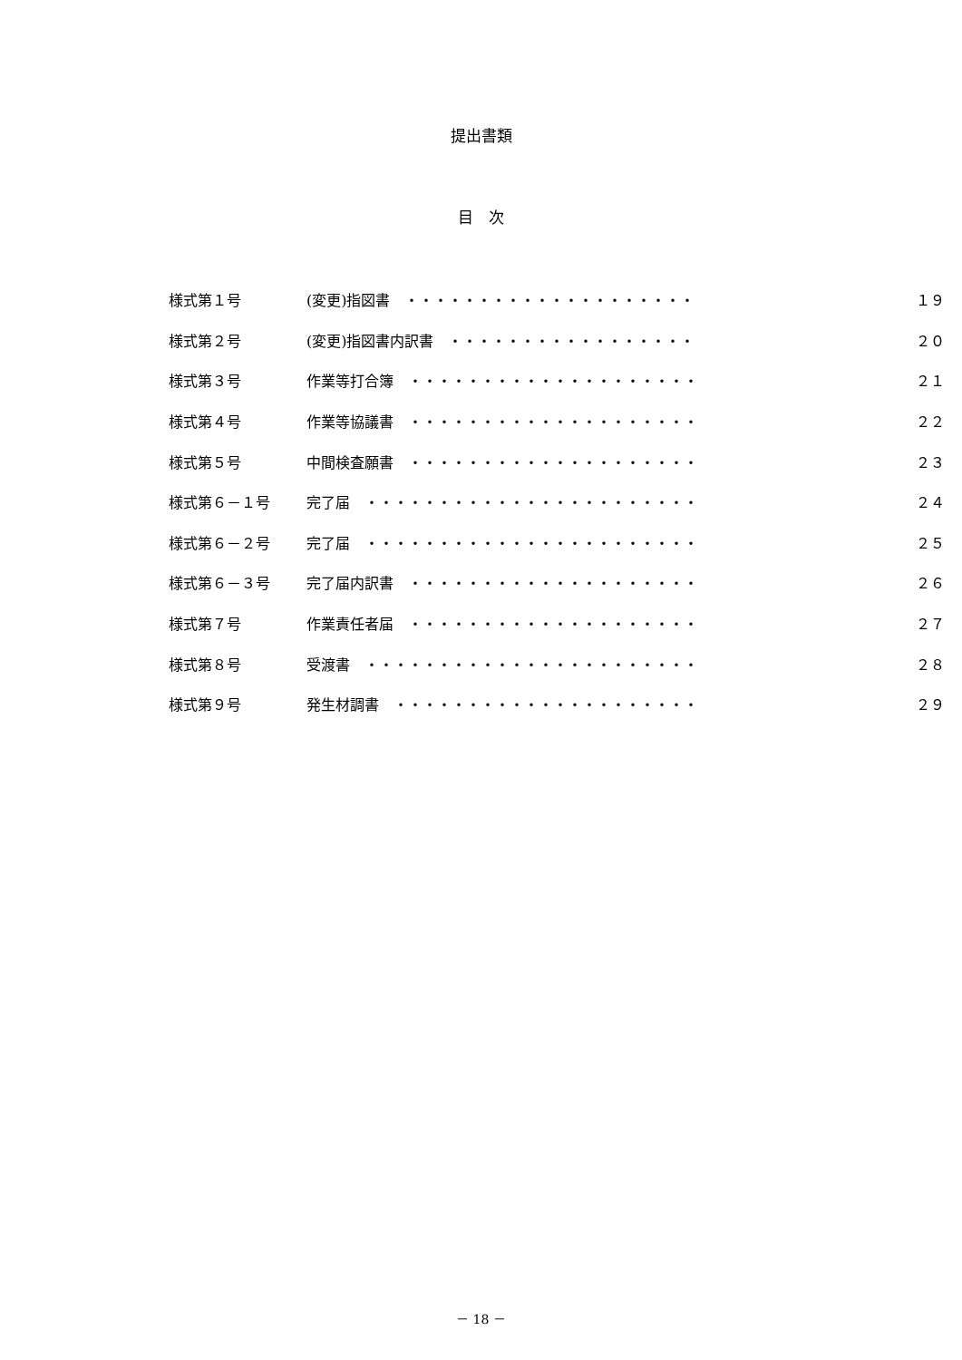提出書類
目　次
| 様式第１号 | (変更)指図書 ・・・・・・・・・・・・・・・・・・・・ | １９ |
| 様式第２号 | (変更)指図書内訳書 ・・・・・・・・・・・・・・・・・ | ２０ |
| 様式第３号 | 作業等打合簿 ・・・・・・・・・・・・・・・・・・・・ | ２１ |
| 様式第４号 | 作業等協議書 ・・・・・・・・・・・・・・・・・・・・ | ２２ |
| 様式第５号 | 中間検査願書 ・・・・・・・・・・・・・・・・・・・・ | ２３ |
| 様式第６－１号 | 完了届 ・・・・・・・・・・・・・・・・・・・・・・・ | ２４ |
| 様式第６－２号 | 完了届 ・・・・・・・・・・・・・・・・・・・・・・・ | ２５ |
| 様式第６－３号 | 完了届内訳書 ・・・・・・・・・・・・・・・・・・・・ | ２６ |
| 様式第７号 | 作業責任者届 ・・・・・・・・・・・・・・・・・・・・ | ２７ |
| 様式第８号 | 受渡書 ・・・・・・・・・・・・・・・・・・・・・・・ | ２８ |
| 様式第９号 | 発生材調書 ・・・・・・・・・・・・・・・・・・・・・ | ２９ |
－ 18 －